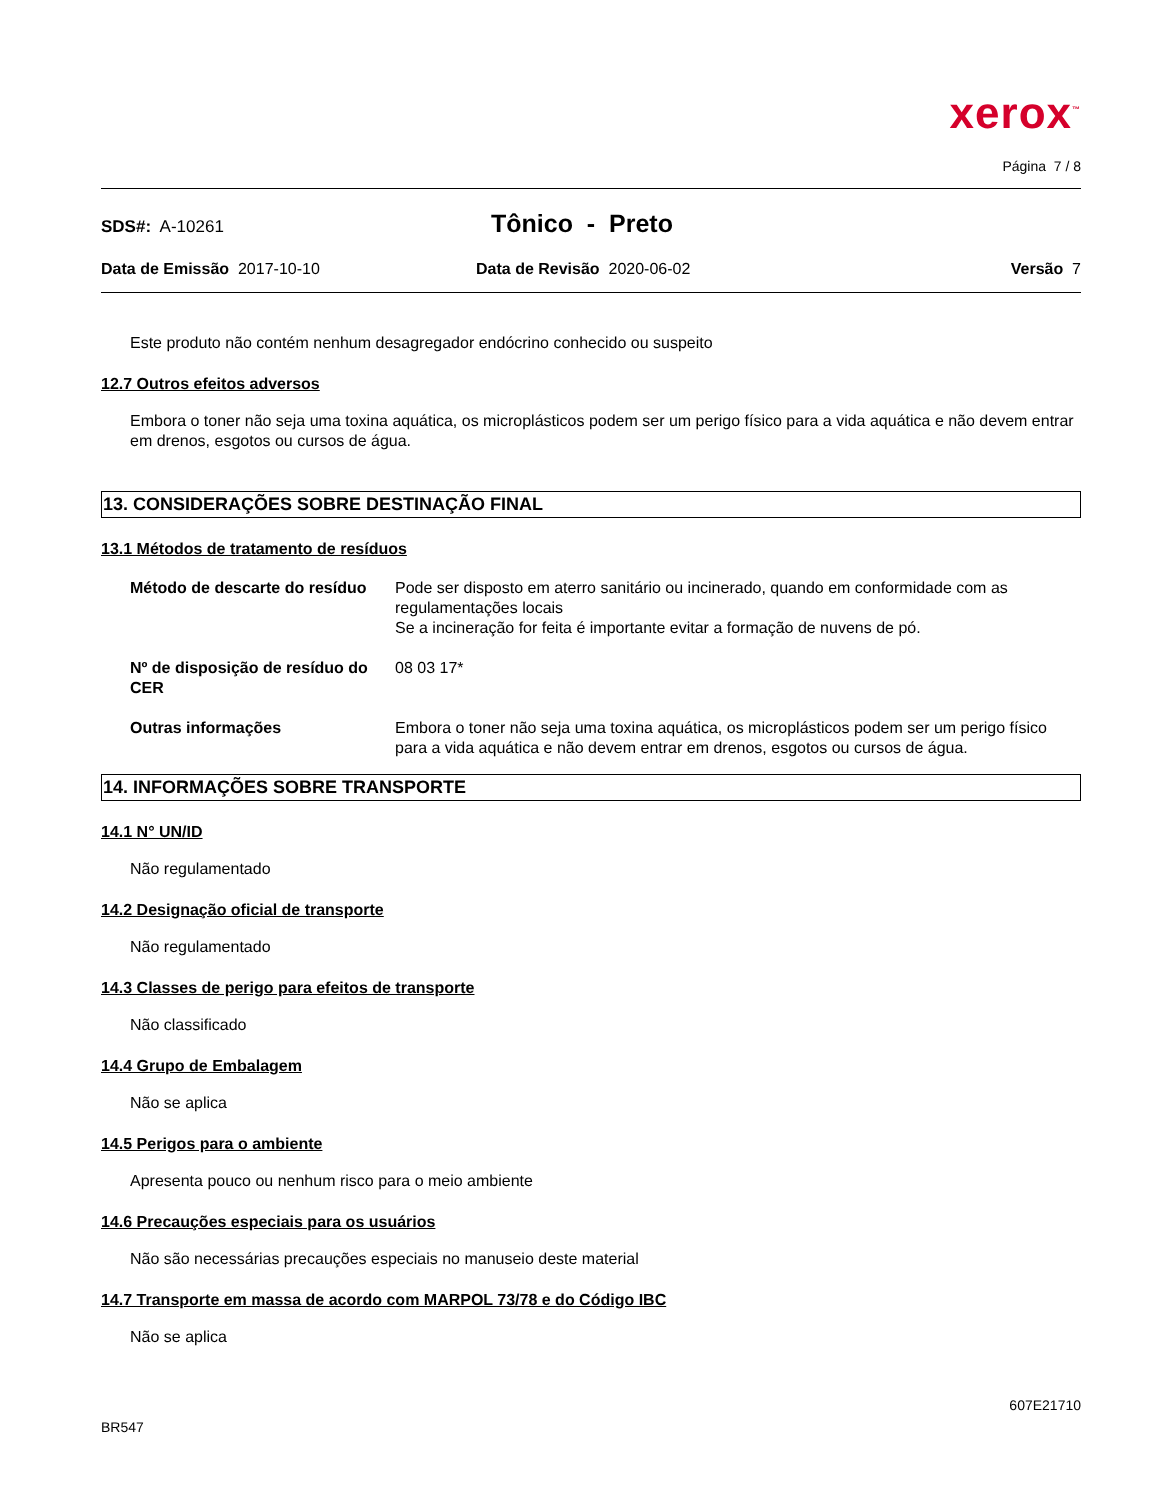xerox<sup>™</sup>
Página 7 / 8
SDS#: A-10261
Tônico - Preto
Data de Emissão 2017-10-10 Data de Revisão 2020-06-02 Versão 7
Este produto não contém nenhum desagregador endócrino conhecido ou suspeito
12.7 Outros efeitos adversos
Embora o toner não seja uma toxina aquática, os microplásticos podem ser um perigo físico para a vida aquática e não devem entrar em drenos, esgotos ou cursos de água.
13. CONSIDERAÇÕES SOBRE DESTINAÇÃO FINAL
13.1 Métodos de tratamento de resíduos
Método de descarte do resíduo
Pode ser disposto em aterro sanitário ou incinerado, quando em conformidade com as regulamentações locais
Se a incineração for feita é importante evitar a formação de nuvens de pó.
Nº de disposição de resíduo do CER
08 03 17*
Outras informações Embora o toner não seja uma toxina aquática, os microplásticos podem ser um perigo físico para a vida aquática e não devem entrar em drenos, esgotos ou cursos de água.
14. INFORMAÇÕES SOBRE TRANSPORTE
14.1 N° UN/ID
Não regulamentado
14.2 Designação oficial de transporte
Não regulamentado
14.3 Classes de perigo para efeitos de transporte
Não classificado
14.4 Grupo de Embalagem
Não se aplica
14.5 Perigos para o ambiente
Apresenta pouco ou nenhum risco para o meio ambiente
14.6 Precauções especiais para os usuários
Não são necessárias precauções especiais no manuseio deste material
14.7 Transporte em massa de acordo com MARPOL 73/78 e do Código IBC
Não se aplica
607E21710
BR547